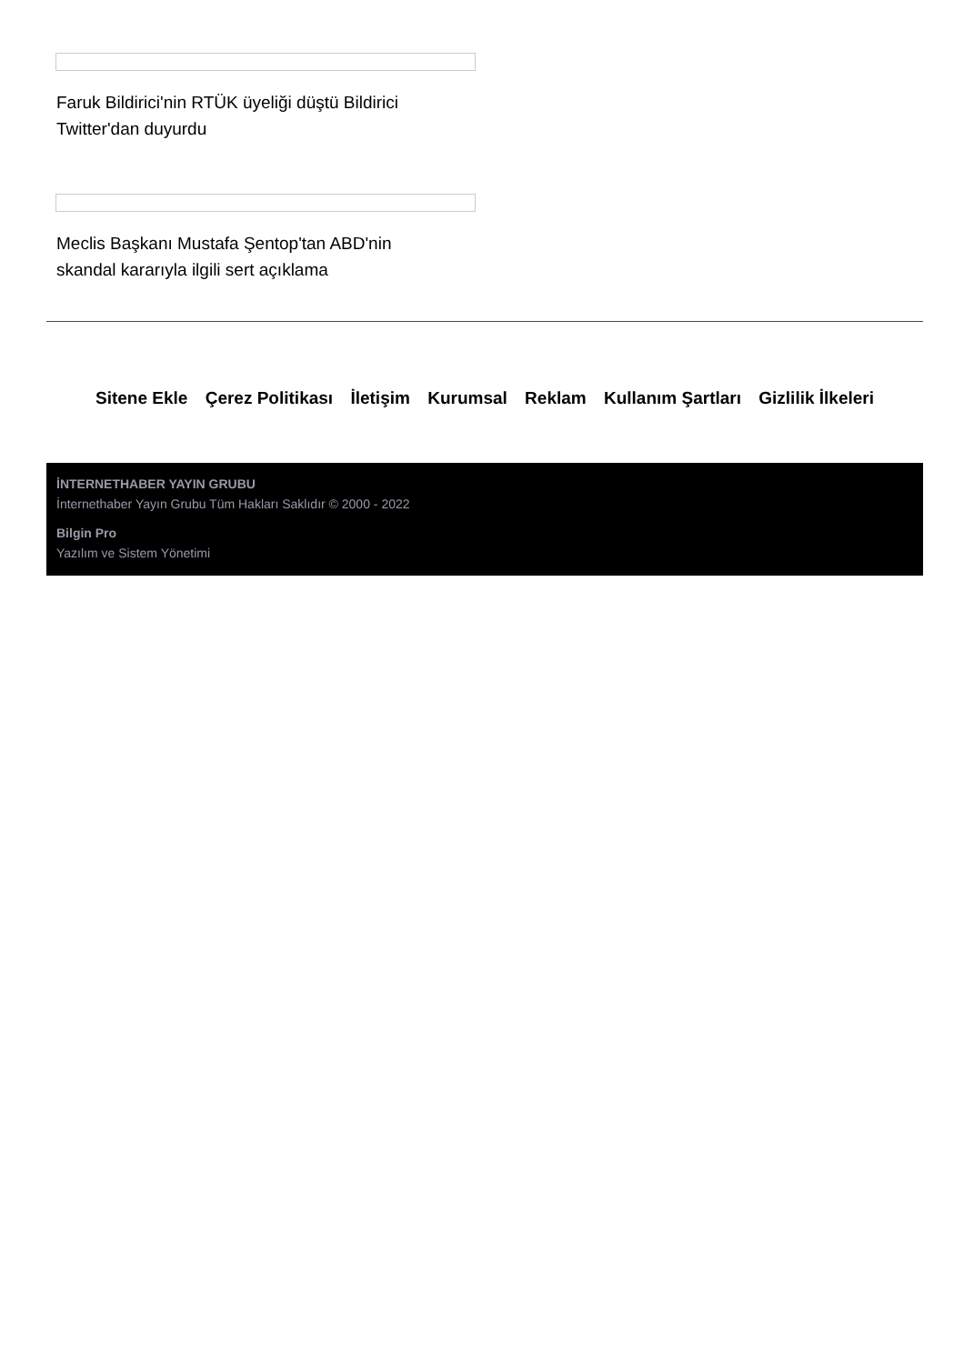Faruk Bildirici'nin RTÜK üyeliği düştü Bildirici Twitter'dan duyurdu
Meclis Başkanı Mustafa Şentop'tan ABD'nin skandal kararıyla ilgili sert açıklama
Sitene Ekle Çerez Politikası İletişim Kurumsal Reklam Kullanım Şartları Gizlilik İlkeleri
İNTERNETHABER YAYIN GRUBU
İnternethaber Yayın Grubu Tüm Hakları Saklıdır © 2000 - 2022
Bilgin Pro
Yazılım ve Sistem Yönetimi